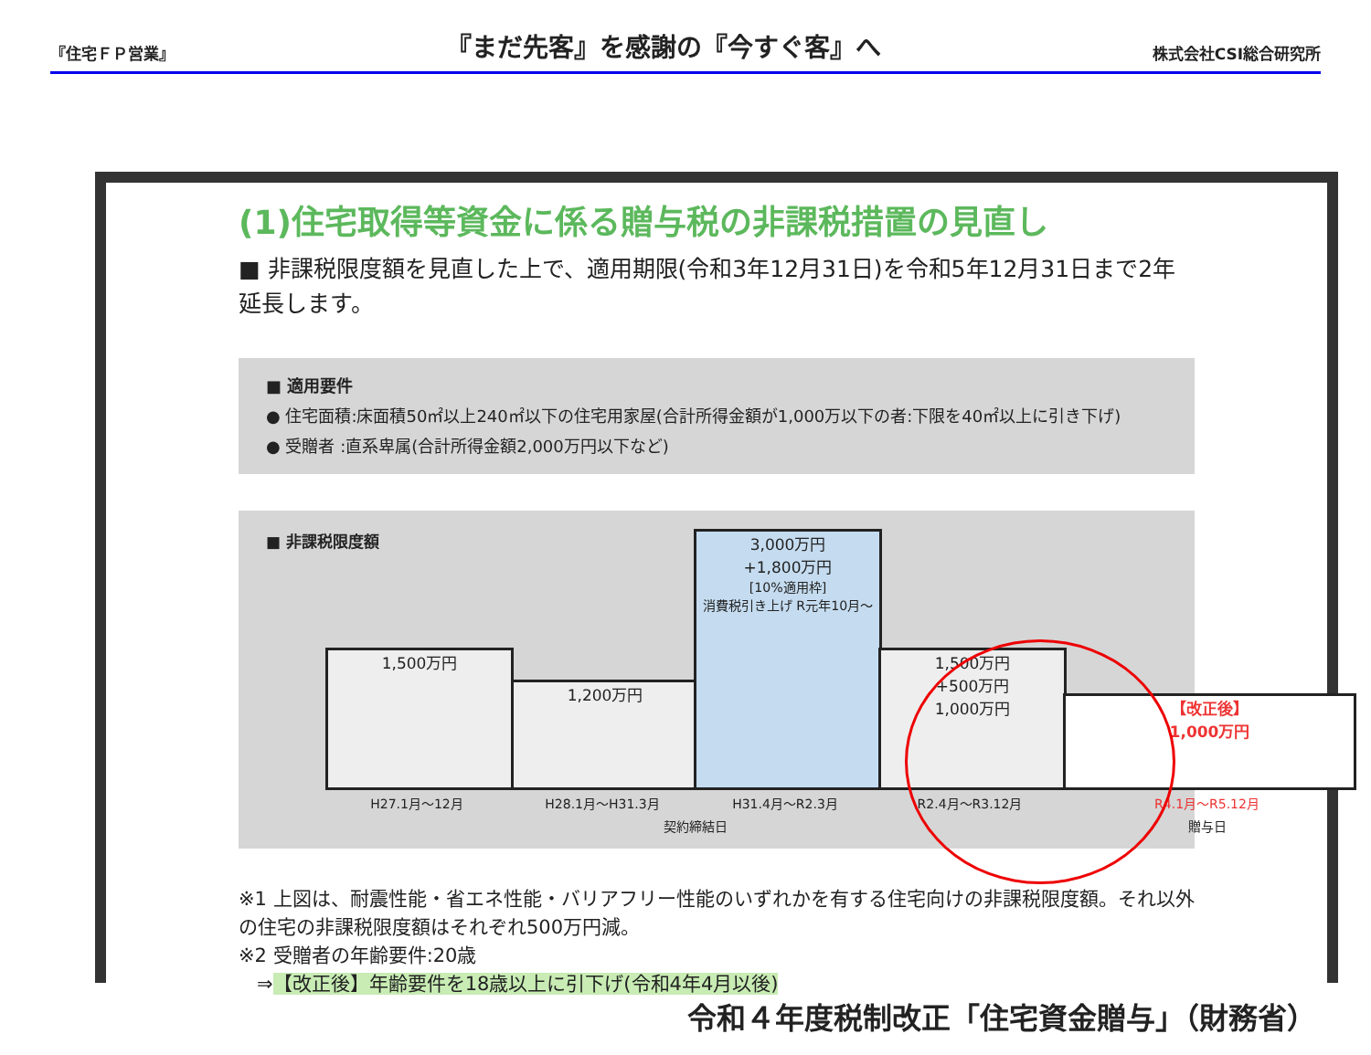『住宅ＦＰ営業』 『まだ先客』を感謝の『今すぐ客』へ 株式会社CSI総合研究所
(1)住宅取得等資金に係る贈与税の非課税措置の見直し
■ 非課税限度額を見直した上で、適用期限(令和3年12月31日)を令和5年12月31日まで2年延長します。
■ 適用要件
● 住宅面積:床面積50㎡以上240㎡以下の住宅用家屋(合計所得金額が1,000万以下の者:下限を40㎡以上に引き下げ)
● 受贈者 :直系卑属(合計所得金額2,000万円以下など)
■ 非課税限度額
1,500万円
1,200万円
3,000万円
+1,800万円
[10%適用枠]
消費税引き上げ R元年10月～
1,500万円
+500万円
1,000万円
【改正後】
1,000万円
H27.1月～12月 H28.1月～H31.3月 H31.4月～R2.3月 R2.4月～R3.12月 R4.1月～R5.12月
契約締結日 贈与日
※1 上図は、耐震性能・省エネ性能・バリアフリー性能のいずれかを有する住宅向けの非課税限度額。それ以外の住宅の非課税限度額はそれぞれ500万円減。
※2 受贈者の年齢要件:20歳
⇒【改正後】年齢要件を18歳以上に引下げ(令和4年4月以後)
令和４年度税制改正「住宅資金贈与」（財務省）